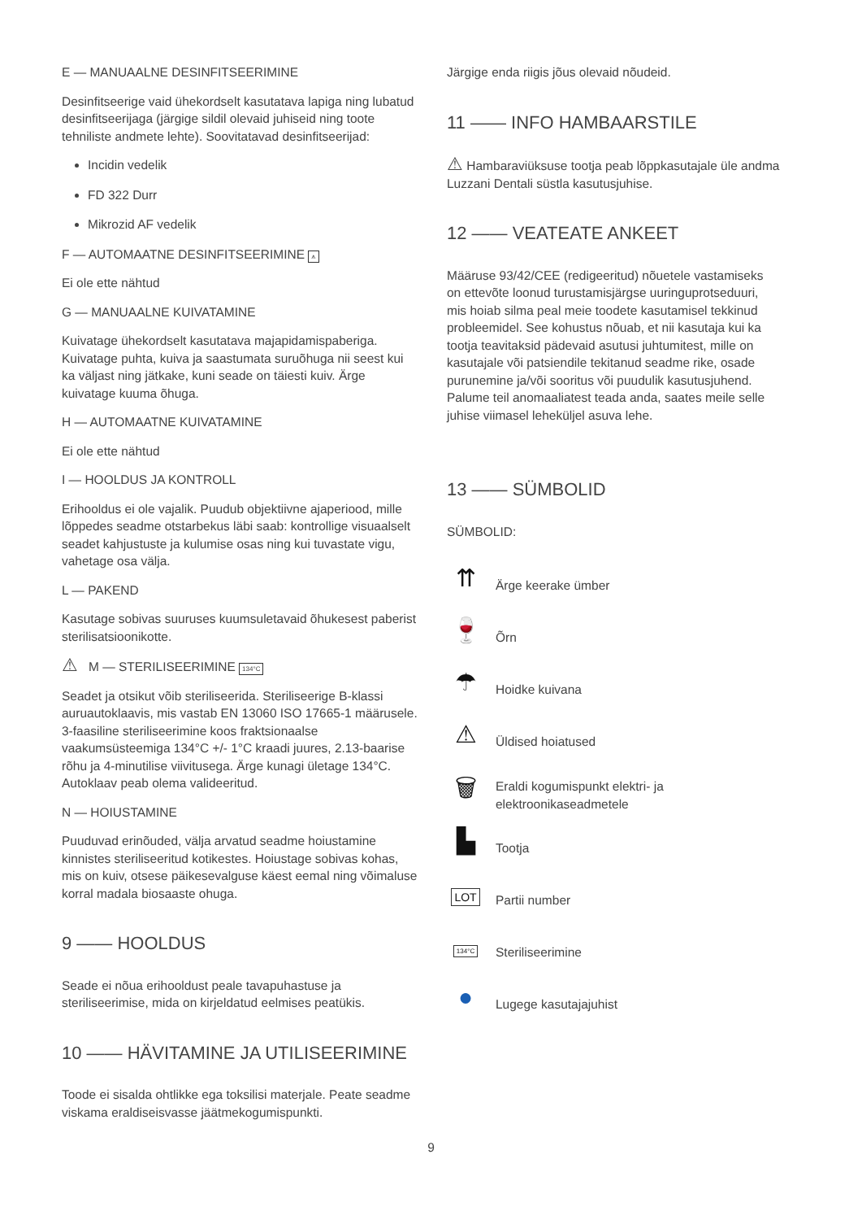E — MANUAALNE DESINFITSEERIMINE
Desinfitseerige vaid ühekordselt kasutatava lapiga ning lubatud desinfitseerijaga (järgige sildil olevaid juhiseid ning toote tehniliste andmete lehte). Soovitatavad desinfitseerijad:
Incidin vedelik
FD 322 Durr
Mikrozid AF vedelik
F — AUTOMAATNE DESINFITSEERIMINE ⩚
Ei ole ette nähtud
G — MANUAALNE KUIVATAMINE
Kuivatage ühekordselt kasutatava majapidamispaberiga. Kuivatage puhta, kuiva ja saastumata suruõhuga nii seest kui ka väljast ning jätkake, kuni seade on täiesti kuiv. Ärge kuivatage kuuma õhuga.
H — AUTOMAATNE KUIVATAMINE
Ei ole ette nähtud
I — HOOLDUS JA KONTROLL
Erihooldus ei ole vajalik. Puudub objektiivne ajaperiood, mille lõppedes seadme otstarbekus läbi saab: kontrollige visuaalselt seadet kahjustuste ja kulumise osas ning kui tuvastate vigu, vahetage osa välja.
L — PAKEND
Kasutage sobivas suuruses kuumsuletavaid õhukesest paberist sterilisatsioonikotte.
⚠ M — STERILISEERIMINE 134°C
Seadet ja otsikut võib steriliseerida. Steriliseerige B-klassi auruautoklaavis, mis vastab EN 13060 ISO 17665-1 määrusele. 3-faasiline steriliseerimine koos fraktsionaalse vaakumsüsteemiga 134°C +/- 1°C kraadi juures, 2.13-baarise rõhu ja 4-minutilise viivitusega. Ärge kunagi ületage 134°C. Autoklaav peab olema valideeritud.
N — HOIUSTAMINE
Puuduvad erinõuded, välja arvatud seadme hoiustamine kinnistes steriliseeritud kotikestes. Hoiustage sobivas kohas, mis on kuiv, otsese päikesevalguse käest eemal ning võimaluse korral madala biosaaste ohuga.
9 —— HOOLDUS
Seade ei nõua erihooldust peale tavapuhastuse ja steriliseerimise, mida on kirjeldatud eelmises peatükis.
10 —— HÄVITAMINE JA UTILISEERIMINE
Toode ei sisalda ohtlikke ega toksilisi materjale. Peate seadme viskama eraldiseisvasse jäätmekogumispunkti.
Järgige enda riigis jõus olevaid nõudeid.
11 —— INFO HAMBAARSTILE
⚠ Hambaraviüksuse tootja peab lõppkasutajale üle andma Luzzani Dentali süstla kasutusjuhise.
12 —— VEATEATE ANKEET
Määruse 93/42/CEE (redigeeritud) nõuetele vastamiseks on ettevõte loonud turustamisjärgse uuringuprotseduuri, mis hoiab silma peal meie toodete kasutamisel tekkinud probleemidel. See kohustus nõuab, et nii kasutaja kui ka tootja teavitaksid pädevaid asutusi juhtumitest, mille on kasutajale või patsiendile tekitanud seadme rike, osade purunemine ja/või sooritus või puudulik kasutusjuhend. Palume teil anomaaliatest teada anda, saates meile selle juhise viimasel leheküljel asuva lehe.
13 —— SÜMBOLID
SÜMBOLID:
⇈
Ärge keerake ümber
🍷
Õrn
☂
Hoidke kuivana
⚠
Üldised hoiatused
🗑
Eraldi kogumispunkt elektri- ja
elektroonikaseadmetele
▙
Tootja
LOT
Partii number
134°C
Steriliseerimine
●
Lugege kasutajajuhist
9